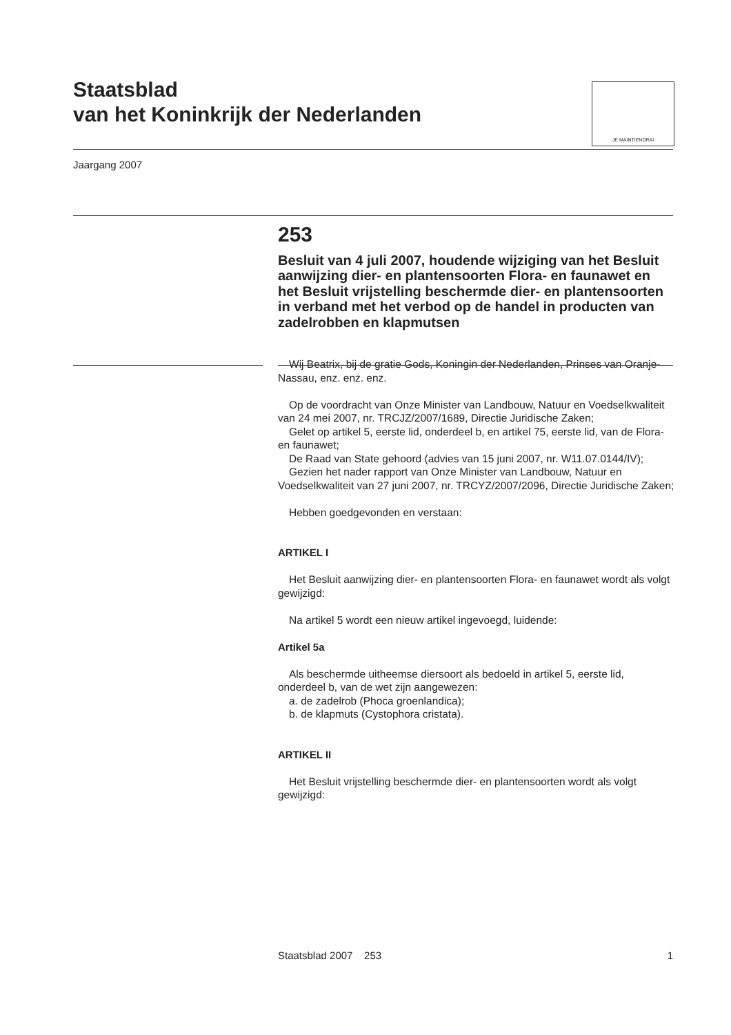Staatsblad
van het Koninkrijk der Nederlanden
JE MAINTIENDRAI
Jaargang 2007
253
Besluit van 4 juli 2007, houdende wijziging van het Besluit aanwijzing dier- en plantensoorten Flora- en faunawet en het Besluit vrijstelling beschermde dier- en plantensoorten in verband met het verbod op de handel in producten van zadelrobben en klapmutsen
Wij Beatrix, bij de gratie Gods, Koningin der Nederlanden, Prinses van Oranje-Nassau, enz. enz. enz.
Op de voordracht van Onze Minister van Landbouw, Natuur en Voedselkwaliteit van 24 mei 2007, nr. TRCJZ/2007/1689, Directie Juridische Zaken;
Gelet op artikel 5, eerste lid, onderdeel b, en artikel 75, eerste lid, van de Flora- en faunawet;
De Raad van State gehoord (advies van 15 juni 2007, nr. W11.07.0144/IV);
Gezien het nader rapport van Onze Minister van Landbouw, Natuur en Voedselkwaliteit van 27 juni 2007, nr. TRCYZ/2007/2096, Directie Juridische Zaken;
Hebben goedgevonden en verstaan:
ARTIKEL I
Het Besluit aanwijzing dier- en plantensoorten Flora- en faunawet wordt als volgt gewijzigd:
Na artikel 5 wordt een nieuw artikel ingevoegd, luidende:
Artikel 5a
Als beschermde uitheemse diersoort als bedoeld in artikel 5, eerste lid, onderdeel b, van de wet zijn aangewezen:
a. de zadelrob (Phoca groenlandica);
b. de klapmuts (Cystophora cristata).
ARTIKEL II
Het Besluit vrijstelling beschermde dier- en plantensoorten wordt als volgt gewijzigd:
Staatsblad 2007 253 1